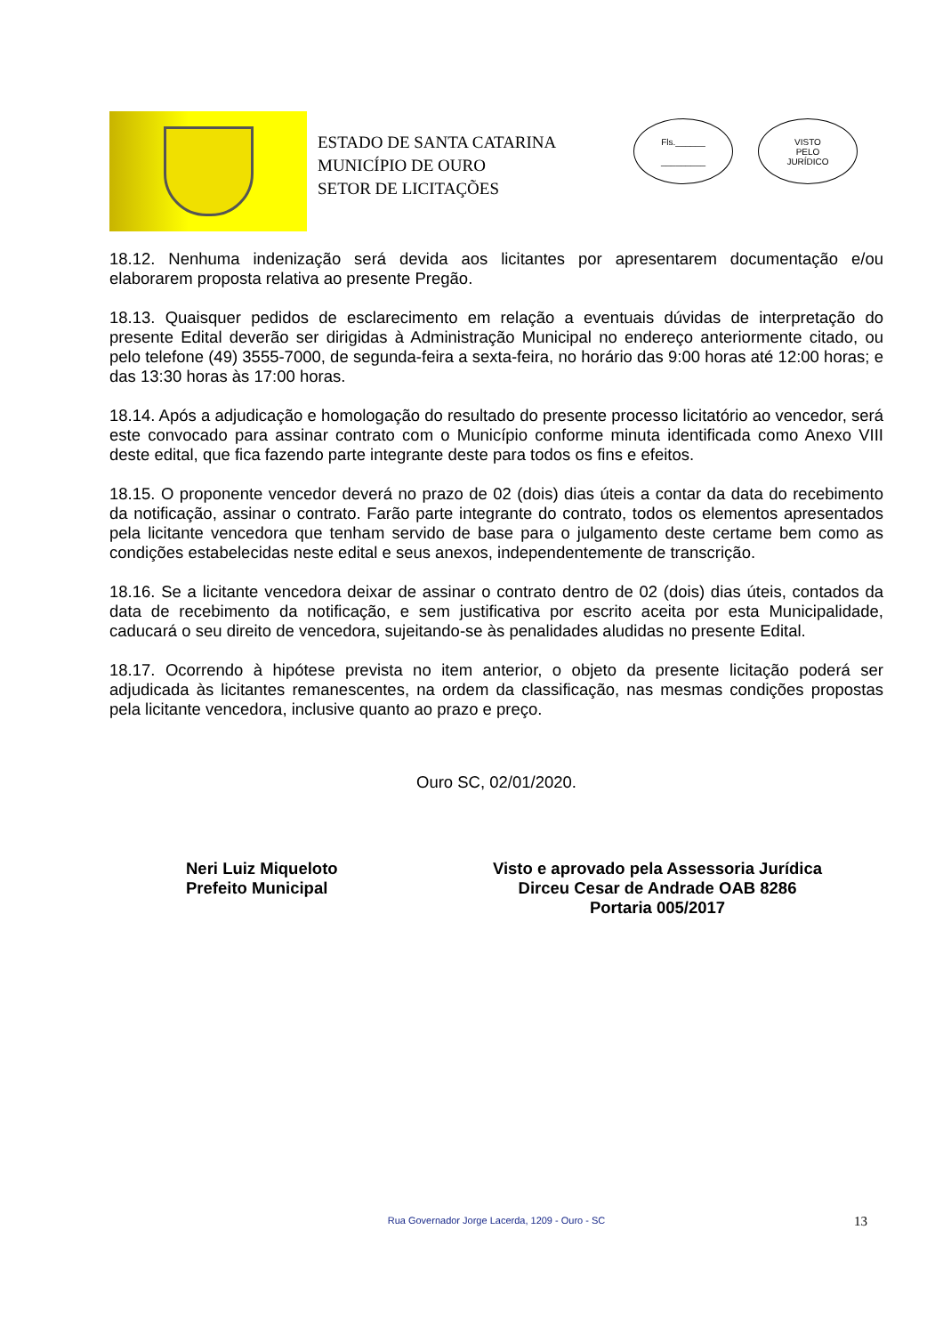ESTADO DE SANTA CATARINA
MUNICÍPIO DE OURO
SETOR DE LICITAÇÕES
Fls.______
_________
VISTO
PELO
JURÍDICO
18.12. Nenhuma indenização será devida aos licitantes por apresentarem documentação e/ou elaborarem proposta relativa ao presente Pregão.
18.13. Quaisquer pedidos de esclarecimento em relação a eventuais dúvidas de interpretação do presente Edital deverão ser dirigidas à Administração Municipal no endereço anteriormente citado, ou pelo telefone (49) 3555-7000, de segunda-feira a sexta-feira, no horário das 9:00 horas até 12:00 horas; e das 13:30 horas às 17:00 horas.
18.14. Após a adjudicação e homologação do resultado do presente processo licitatório ao vencedor, será este convocado para assinar contrato com o Município conforme minuta identificada como Anexo VIII deste edital, que fica fazendo parte integrante deste para todos os fins e efeitos.
18.15. O proponente vencedor deverá no prazo de 02 (dois) dias úteis a contar da data do recebimento da notificação, assinar o contrato. Farão parte integrante do contrato, todos os elementos apresentados pela licitante vencedora que tenham servido de base para o julgamento deste certame bem como as condições estabelecidas neste edital e seus anexos, independentemente de transcrição.
18.16. Se a licitante vencedora deixar de assinar o contrato dentro de 02 (dois) dias úteis, contados da data de recebimento da notificação, e sem justificativa por escrito aceita por esta Municipalidade, caducará o seu direito de vencedora, sujeitando-se às penalidades aludidas no presente Edital.
18.17. Ocorrendo à hipótese prevista no item anterior, o objeto da presente licitação poderá ser adjudicada às licitantes remanescentes, na ordem da classificação, nas mesmas condições propostas pela licitante vencedora, inclusive quanto ao prazo e preço.
Ouro SC, 02/01/2020.
Neri Luiz Miqueloto
Prefeito Municipal
Visto e aprovado pela Assessoria Jurídica
Dirceu Cesar de Andrade OAB 8286
Portaria 005/2017
Rua Governador Jorge Lacerda, 1209 - Ouro - SC 13